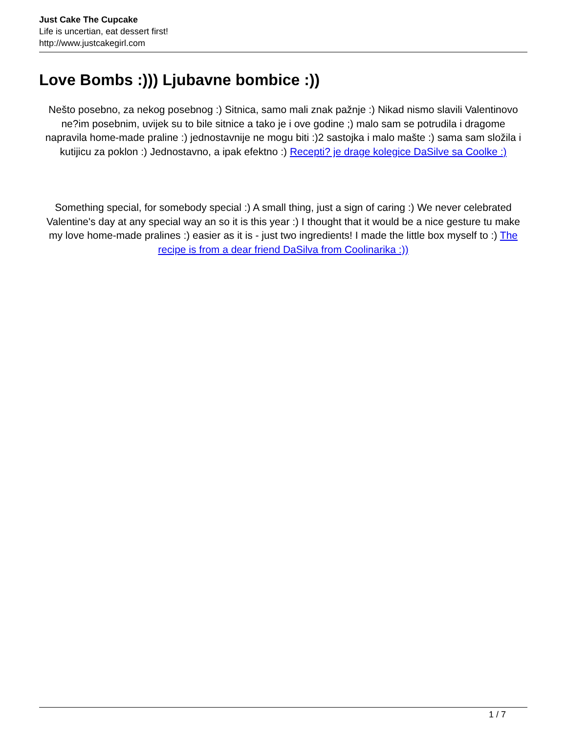Just Cake The Cupcake
Life is uncertian, eat dessert first!
http://www.justcakegirl.com
Love Bombs :))) Ljubavne bombice :))
Nešto posebno, za nekog posebnog :) Sitnica, samo mali znak pažnje :) Nikad nismo slavili Valentinovo ne?im posebnim, uvijek su to bile sitnice a tako je i ove godine ;) malo sam se potrudila i dragome napravila home-made praline :) jednostavnije ne mogu biti :)2 sastojka i malo mašte :) sama sam složila i kutijicu za poklon :) Jednostavno, a ipak efektno :) Recepti? je drage kolegice DaSilve sa Coolke :)
Something special, for somebody special :) A small thing, just a sign of caring :) We never celebrated Valentine's day at any special way an so it is this year :) I thought that it would be a nice gesture tu make my love home-made pralines :) easier as it is - just two ingredients! I made the little box myself to :) The recipe is from a dear friend DaSilva from Coolinarika :))
1 / 7